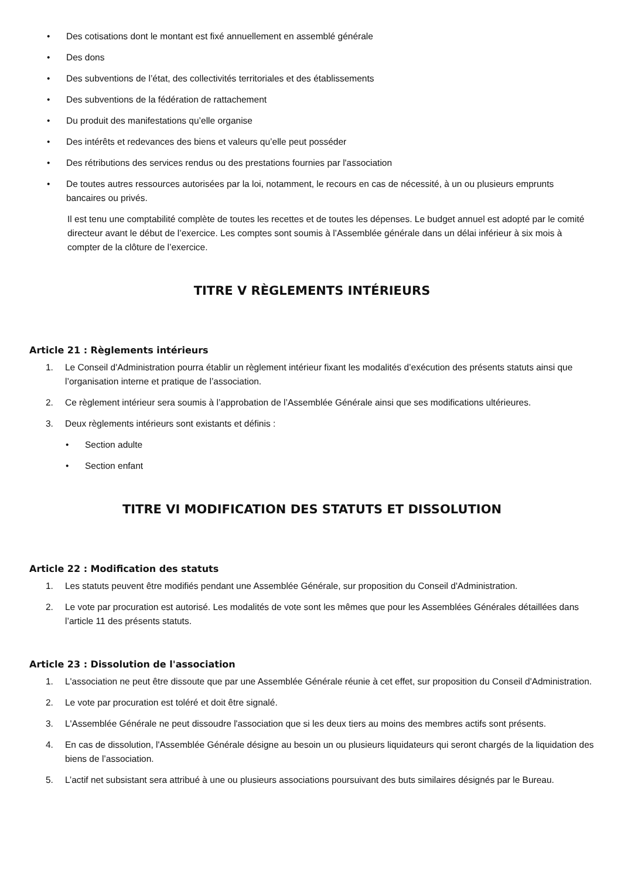• Des cotisations dont le montant est fixé annuellement en assemblé générale
• Des dons
• Des subventions de l’état, des collectivités territoriales et des établissements
• Des subventions de la fédération de rattachement
• Du produit des manifestations qu’elle organise
• Des intérêts et redevances des biens et valeurs qu’elle peut posséder
• Des rétributions des services rendus ou des prestations fournies par l'association
• De toutes autres ressources autorisées par la loi, notamment, le recours en cas de nécessité, à un ou plusieurs emprunts bancaires ou privés.
Il est tenu une comptabilité complète de toutes les recettes et de toutes les dépenses. Le budget annuel est adopté par le comité directeur avant le début de l’exercice. Les comptes sont soumis à l’Assemblée générale dans un délai inférieur à six mois à compter de la clôture de l’exercice.
TITRE V RÈGLEMENTS INTÉRIEURS
Article 21 : Règlements intérieurs
1. Le Conseil d'Administration pourra établir un règlement intérieur fixant les modalités d’exécution des présents statuts ainsi que l’organisation interne et pratique de l’association.
2. Ce règlement intérieur sera soumis à l’approbation de l’Assemblée Générale ainsi que ses modifications ultérieures.
3. Deux règlements intérieurs sont existants et définis :
• Section adulte
• Section enfant
TITRE VI MODIFICATION DES STATUTS ET DISSOLUTION
Article 22 : Modification des statuts
1. Les statuts peuvent être modifiés pendant une Assemblée Générale, sur proposition du Conseil d'Administration.
2. Le vote par procuration est autorisé. Les modalités de vote sont les mêmes que pour les Assemblées Générales détaillées dans l’article 11 des présents statuts.
Article 23 : Dissolution de l'association
1. L'association ne peut être dissoute que par une Assemblée Générale réunie à cet effet, sur proposition du Conseil d'Administration.
2. Le vote par procuration est toléré et doit être signalé.
3. L'Assemblée Générale ne peut dissoudre l'association que si les deux tiers au moins des membres actifs sont présents.
4. En cas de dissolution, l'Assemblée Générale désigne au besoin un ou plusieurs liquidateurs qui seront chargés de la liquidation des biens de l’association.
5. L’actif net subsistant sera attribué à une ou plusieurs associations poursuivant des buts similaires désignés par le Bureau.